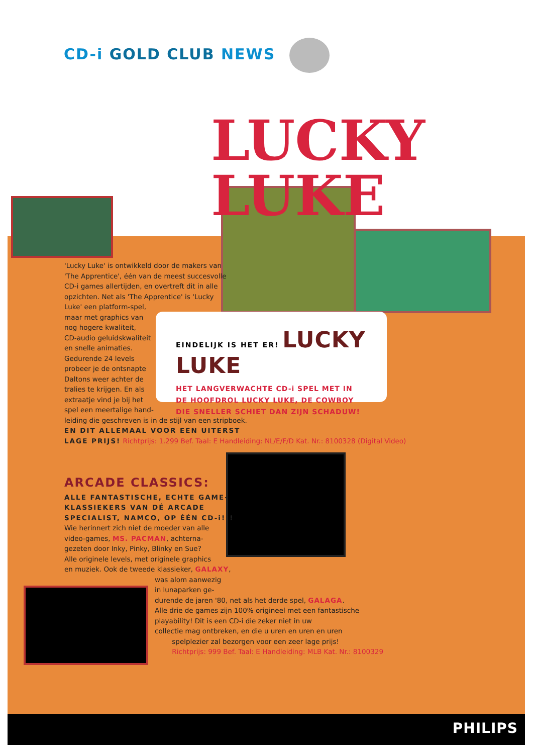CD-i GOLD CLUB NEWS
LUCKY LUKE
EINDELIJK IS HET ER! LUCKY LUKE
HET LANGVERWACHTE CD-i SPEL MET IN
DE HOOFDROL LUCKY LUKE, DE COWBOY
DIE SNELLER SCHIET DAN ZIJN SCHADUW!
'Lucky Luke' is ontwikkeld door de makers van
'The Apprentice', één van de meest succesvolle
CD-i games allertijden, en overtreft dit in alle
opzichten. Net als 'The Apprentice' is 'Lucky
Luke' een platform-spel,
maar met graphics van
nog hogere kwaliteit,
CD-audio geluidskwaliteit
en snelle animaties.
Gedurende 24 levels
probeer je de ontsnapte
Daltons weer achter de
tralies te krijgen. En als
extraatje vind je bij het
spel een meertalige hand-
leiding die geschreven is in de stijl van een stripboek.
EN DIT ALLEMAAL VOOR EEN UITERST
LAGE PRIJS! Richtprijs: 1.299 Bef. Taal: E Handleiding: NL/E/F/D Kat. Nr.: 8100328 (Digital Video)
ARCADE CLASSICS:
ALLE FANTASTISCHE, ECHTE GAME-
KLASSIEKERS VAN DÉ ARCADE
SPECIALIST, NAMCO, OP ÉÉN CD-i!!!
Wie herinnert zich niet de moeder van alle
video-games, MS. PACMAN, achterna-
gezeten door Inky, Pinky, Blinky en Sue?
Alle originele levels, met originele graphics
en muziek. Ook de tweede klassieker, GALAXY,
was alom aanwezig
in lunaparken ge-
durende de jaren '80, net als het derde spel, GALAGA.
Alle drie de games zijn 100% origineel met een fantastische
playability! Dit is een CD-i die zeker niet in uw
collectie mag ontbreken, en die u uren en uren en uren
spelplezier zal bezorgen voor een zeer lage prijs!
Richtprijs: 999 Bef. Taal: E Handleiding: MLB Kat. Nr.: 8100329
PHILIPS